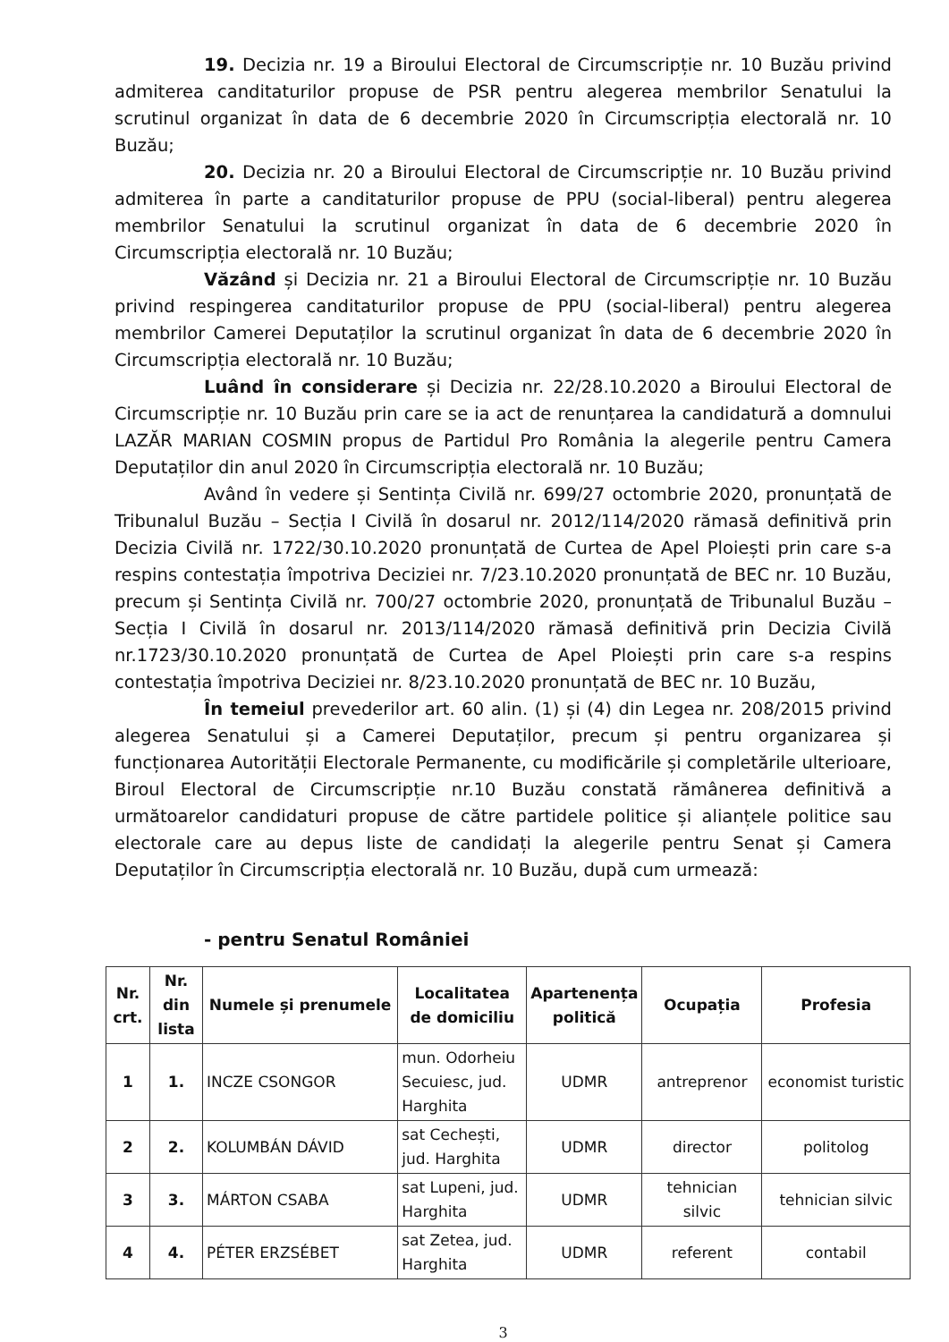19. Decizia nr. 19 a Biroului Electoral de Circumscripție nr. 10 Buzău privind admiterea canditaturilor propuse de PSR pentru alegerea membrilor Senatului la scrutinul organizat în data de 6 decembrie 2020 în Circumscripția electorală nr. 10 Buzău;
20. Decizia nr. 20 a Biroului Electoral de Circumscripție nr. 10 Buzău privind admiterea în parte a canditaturilor propuse de PPU (social-liberal) pentru alegerea membrilor Senatului la scrutinul organizat în data de 6 decembrie 2020 în Circumscripția electorală nr. 10 Buzău;
Văzând și Decizia nr. 21 a Biroului Electoral de Circumscripție nr. 10 Buzău privind respingerea canditaturilor propuse de PPU (social-liberal) pentru alegerea membrilor Camerei Deputaților la scrutinul organizat în data de 6 decembrie 2020 în Circumscripția electorală nr. 10 Buzău;
Luând în considerare și Decizia nr. 22/28.10.2020 a Biroului Electoral de Circumscripție nr. 10 Buzău prin care se ia act de renunțarea la candidatură a domnului LAZĂR MARIAN COSMIN propus de Partidul Pro România la alegerile pentru Camera Deputaților din anul 2020 în Circumscripția electorală nr. 10 Buzău;
Având în vedere și Sentința Civilă nr. 699/27 octombrie 2020, pronunțată de Tribunalul Buzău – Secția I Civilă în dosarul nr. 2012/114/2020 rămasă definitivă prin Decizia Civilă nr. 1722/30.10.2020 pronunțată de Curtea de Apel Ploiești prin care s-a respins contestația împotriva Deciziei nr. 7/23.10.2020 pronunțată de BEC nr. 10 Buzău, precum și Sentința Civilă nr. 700/27 octombrie 2020, pronunțată de Tribunalul Buzău – Secția I Civilă în dosarul nr. 2013/114/2020 rămasă definitivă prin Decizia Civilă nr.1723/30.10.2020 pronunțată de Curtea de Apel Ploiești prin care s-a respins contestația împotriva Deciziei nr. 8/23.10.2020 pronunțată de BEC nr. 10 Buzău,
În temeiul prevederilor art. 60 alin. (1) și (4) din Legea nr. 208/2015 privind alegerea Senatului și a Camerei Deputaților, precum și pentru organizarea și funcționarea Autorității Electorale Permanente, cu modificările și completările ulterioare, Biroul Electoral de Circumscripție nr.10 Buzău constată rămânerea definitivă a următoarelor candidaturi propuse de către partidele politice și alianțele politice sau electorale care au depus liste de candidați la alegerile pentru Senat și Camera Deputaților în Circumscripția electorală nr. 10 Buzău, după cum urmează:
- pentru Senatul României
| Nr. crt. | Nr. din lista | Numele și prenumele | Localitatea de domiciliu | Apartenența politică | Ocupația | Profesia |
| --- | --- | --- | --- | --- | --- | --- |
| 1 | 1. | INCZE CSONGOR | mun. Odorheiu Secuiesc, jud. Harghita | UDMR | antreprenor | economist turistic |
| 2 | 2. | KOLUMBÁN DÁVID | sat Cechești, jud. Harghita | UDMR | director | politolog |
| 3 | 3. | MÁRTON CSABA | sat Lupeni, jud. Harghita | UDMR | tehnician silvic | tehnician silvic |
| 4 | 4. | PÉTER ERZSÉBET | sat Zetea, jud. Harghita | UDMR | referent | contabil |
3